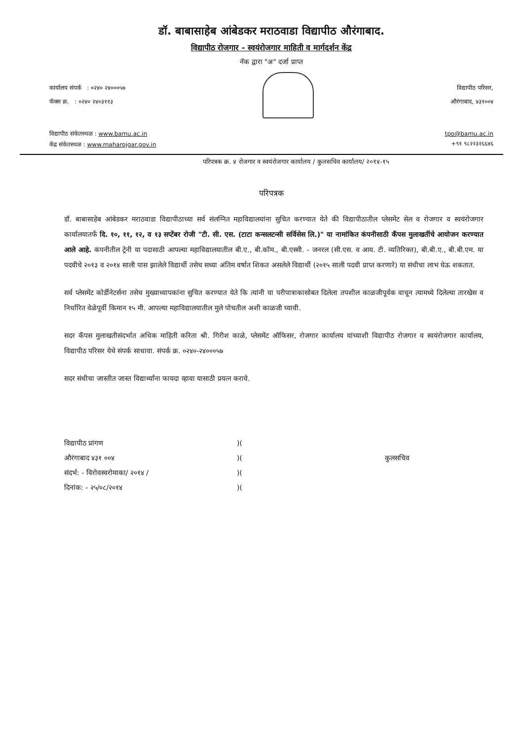डॉ. बाबासाहेब आंबेडकर मराठवाडा विद्यापीठ औरंगाबाद.
विद्यापीठ रोजगार - स्वयंरोजगार माहिती व मार्गदर्शन केंद्र
नॅक द्वारा "अ" दर्जा प्राप्त
कार्यालय संपर्क : ०२४० २४०००५७
फॅक्स क्र. : ०२४० २४०३११३
विद्यापीठ परिसर,
औरंगाबाद, ४३१००४
विद्यापीठ संकेतस्थळ : www.bamu.ac.in
केंद्र संकेतस्थळ : www.maharojgar.gov.in
tpo@bamu.ac.in
+९१ ९८२२३२६६४६
परिपत्रक क्र. ४ रोजगार व स्वयंरोजगार कार्यालय / कुलसचिव कार्यालय/ २०१४-१५
परिपत्रक
डॉ. बाबासाहेब आंबेडकर मराठवाडा विद्यापीठाच्या सर्व संलग्नित महाविद्यालयांना सुचित करण्यात येते की विद्यापीठातील प्लेसमेंट सेल व रोजगार व स्वयंरोजगार कार्यालयातर्फे दि. १०, ११, १२, व १३ सप्टेंबर रोजी "टी. सी. एस. (टाटा कन्सलटन्सी सर्विसेस लि.)" या नामांकित कंपनीसाठी कॅंपस मुलाखतींचे आयोजन करण्यात आले आहे. कंपनीतील ट्रेनी या पदासाठी आपल्या महाविद्यालयातील बी.ए., बी.कॉम., बी.एस्सी. - जनरल (सी.एस. व आय. टी. व्यतिरिक्त), बी.बी.ए., बी.बी.एम. या पदवीचे २०१३ व २०१४ साली पास झालेले विद्यार्थी तसेच सध्या अंतिम वर्षात शिकत असलेले विद्यार्थी (२०१५ साली पदवी प्राप्त करणारे) या संधीचा लाभ घेऊ शकतात.
सर्व प्लेसमेंट कोर्डीनेटर्सना तसेच मुख्याध्यापकांना सुचित करण्यात येते कि त्यांनी या परीपात्राकासोबत दिलेला तपशील काळजीपूर्वक वाचून त्यामध्ये दिलेल्या तारखेस व निर्धारित वेळेपूर्वी किमान १५ मी. आपल्या महाविद्यालयातील मुले पोचतील अशी काळजी घ्यावी.
सदर कॅंपस मुलाखतीसंदर्भात अधिक माहिती करिता श्री. गिरीश काळे, प्लेसमेंट ऑफिसर, रोजगार कार्यालय यांच्याशी विद्यापीठ रोजगार व स्वयंरोजगार कार्यालय, विद्यापीठ परिसर येथे संपर्क साधावा. संपर्क क्र. ०२४०-२४०००५७
सदर संधीचा जास्तीत जास्त विद्यार्थ्यांना फायदा व्हावा यासाठी प्रयत्न करावे.
विद्यापीठ प्रांगण
औरंगाबाद ४३१ ००४
संदर्भ: - विरोवस्वरोमाका/ २०१४ /
दिनांक: - २५/०८/२०१४
)(
)(
)(
)(
कुलसचिव